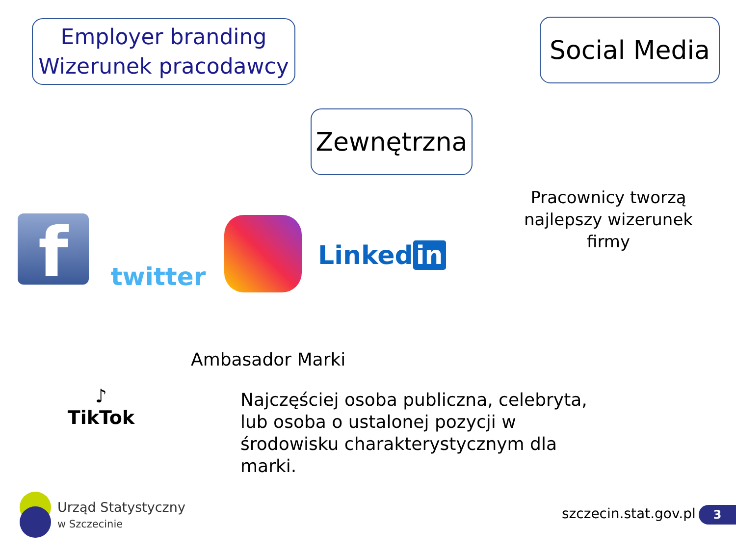Employer branding
Wizerunek pracodawcy
Social Media
Zewnętrzna
Pracownicy tworzą najlepszy wizerunek firmy
f twitter
Linked in
♪
TikTok
Ambasador Marki
Najczęściej osoba publiczna, celebryta, lub osoba o ustalonej pozycji w środowisku charakterystycznym dla marki.
Urząd Statystyczny
w Szczecinie
szczecin.stat.gov.pl 3